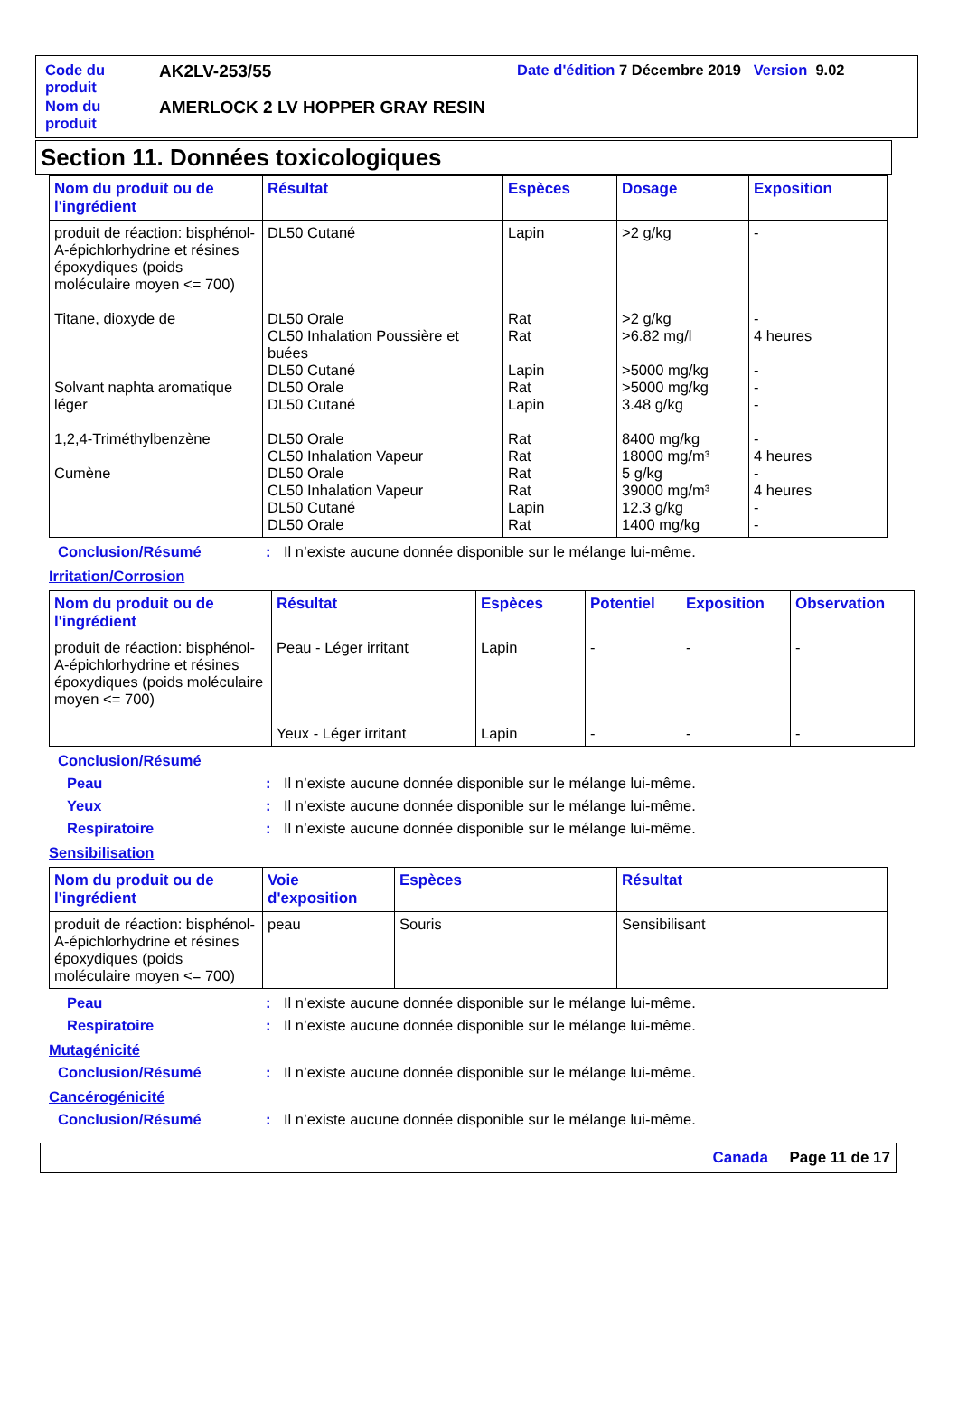| Code du produit | AK2LV-253/55 | Date d'édition 7 Décembre 2019 Version 9.02 |
| Nom du produit | AMERLOCK 2 LV HOPPER GRAY RESIN | |
Section 11. Données toxicologiques
| Nom du produit ou de l'ingrédient | Résultat | Espèces | Dosage | Exposition |
| --- | --- | --- | --- | --- |
| produit de réaction: bisphénol-A-épichlorhydrine et résines époxydiques (poids moléculaire moyen <= 700) Titane, dioxyde de Solvant naphta aromatique léger 1,2,4-Triméthylbenzène Cumène | DL50 Cutané DL50 Orale CL50 Inhalation Poussière et buées DL50 Cutané DL50 Orale DL50 Cutané DL50 Orale CL50 Inhalation Vapeur DL50 Orale CL50 Inhalation Vapeur DL50 Cutané DL50 Orale | Lapin Rat Rat Lapin Rat Lapin Rat Rat Rat Rat Lapin Rat | >2 g/kg >2 g/kg >6.82 mg/l >5000 mg/kg >5000 mg/kg 3.48 g/kg 8400 mg/kg 18000 mg/m³ 5 g/kg 39000 mg/m³ 12.3 g/kg 1400 mg/kg | - - 4 heures - - - - 4 heures - 4 heures - - |
Conclusion/Résumé: Il n’existe aucune donnée disponible sur le mélange lui-même.
Irritation/Corrosion
| Nom du produit ou de l'ingrédient | Résultat | Espèces | Potentiel | Exposition | Observation |
| --- | --- | --- | --- | --- | --- |
| produit de réaction: bisphénol-A-épichlorhydrine et résines époxydiques (poids moléculaire moyen <= 700) | Peau - Léger irritant Yeux - Léger irritant | Lapin Lapin | - - | - - | - - |
Conclusion/Résumé
Peau: Il n’existe aucune donnée disponible sur le mélange lui-même.
Yeux: Il n’existe aucune donnée disponible sur le mélange lui-même.
Respiratoire: Il n’existe aucune donnée disponible sur le mélange lui-même.
Sensibilisation
| Nom du produit ou de l'ingrédient | Voie d'exposition | Espèces | Résultat |
| --- | --- | --- | --- |
| produit de réaction: bisphénol-A-épichlorhydrine et résines époxydiques (poids moléculaire moyen <= 700) | peau | Souris | Sensibilisant |
Peau: Il n’existe aucune donnée disponible sur le mélange lui-même.
Respiratoire: Il n’existe aucune donnée disponible sur le mélange lui-même.
Mutagénicité
Conclusion/Résumé: Il n’existe aucune donnée disponible sur le mélange lui-même.
Cancérogénicité
Conclusion/Résumé: Il n’existe aucune donnée disponible sur le mélange lui-même.
Canada Page 11 de 17